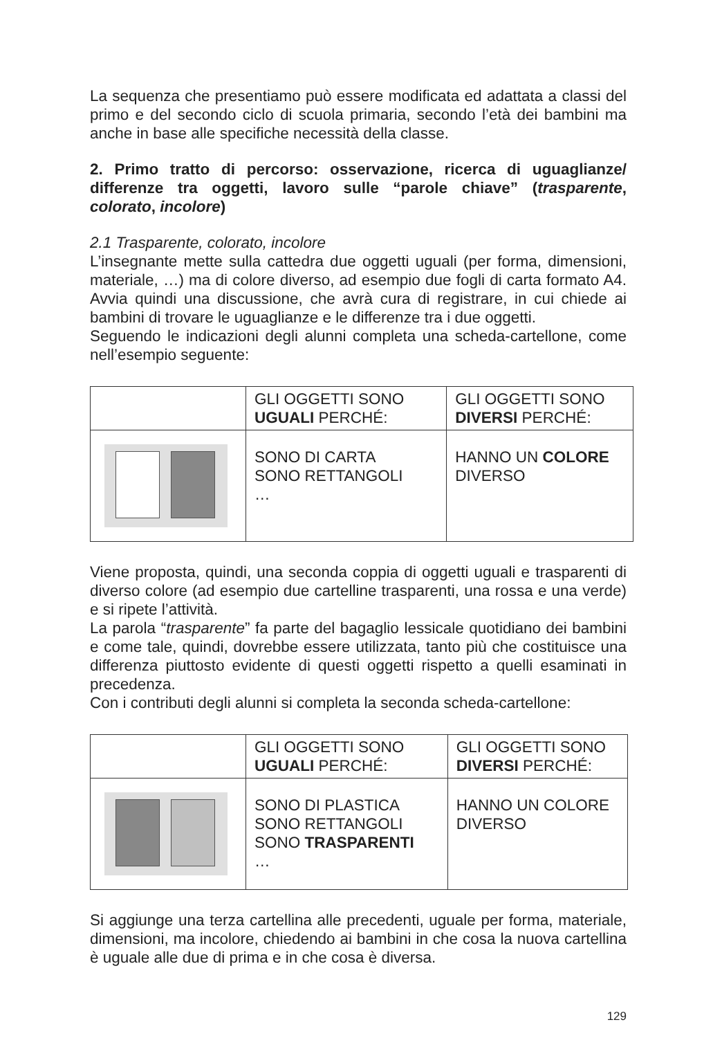La sequenza che presentiamo può essere modificata ed adattata a classi del primo e del secondo ciclo di scuola primaria, secondo l’età dei bambini ma anche in base alle specifiche necessità della classe.
2. Primo tratto di percorso: osservazione, ricerca di uguaglianze/ differenze tra oggetti, lavoro sulle “parole chiave” (trasparente, colorato, incolore)
2.1 Trasparente, colorato, incolore
L’insegnante mette sulla cattedra due oggetti uguali (per forma, dimensioni, materiale, …) ma di colore diverso, ad esempio due fogli di carta formato A4. Avvia quindi una discussione, che avrà cura di registrare, in cui chiede ai bambini di trovare le uguaglianze e le differenze tra i due oggetti.
Seguendo le indicazioni degli alunni completa una scheda-cartellone, come nell’esempio seguente:
| | GLI OGGETTI SONO UGUALI PERCHÉ: | GLI OGGETTI SONO DIVERSI PERCHÉ: |
| | SONO DI CARTA SONO RETTANGOLI … | HANNO UN COLORE DIVERSO |
Viene proposta, quindi, una seconda coppia di oggetti uguali e trasparenti di diverso colore (ad esempio due cartelline trasparenti, una rossa e una verde) e si ripete l’attività.
La parola “trasparente” fa parte del bagaglio lessicale quotidiano dei bambini e come tale, quindi, dovrebbe essere utilizzata, tanto più che costituisce una differenza piuttosto evidente di questi oggetti rispetto a quelli esaminati in precedenza.
Con i contributi degli alunni si completa la seconda scheda-cartellone:
| | GLI OGGETTI SONO UGUALI PERCHÉ: | GLI OGGETTI SONO DIVERSI PERCHÉ: |
| | SONO DI PLASTICA SONO RETTANGOLI SONO TRASPARENTI … | HANNO UN COLORE DIVERSO |
Si aggiunge una terza cartellina alle precedenti, uguale per forma, materiale, dimensioni, ma incolore, chiedendo ai bambini in che cosa la nuova cartellina è uguale alle due di prima e in che cosa è diversa.
129